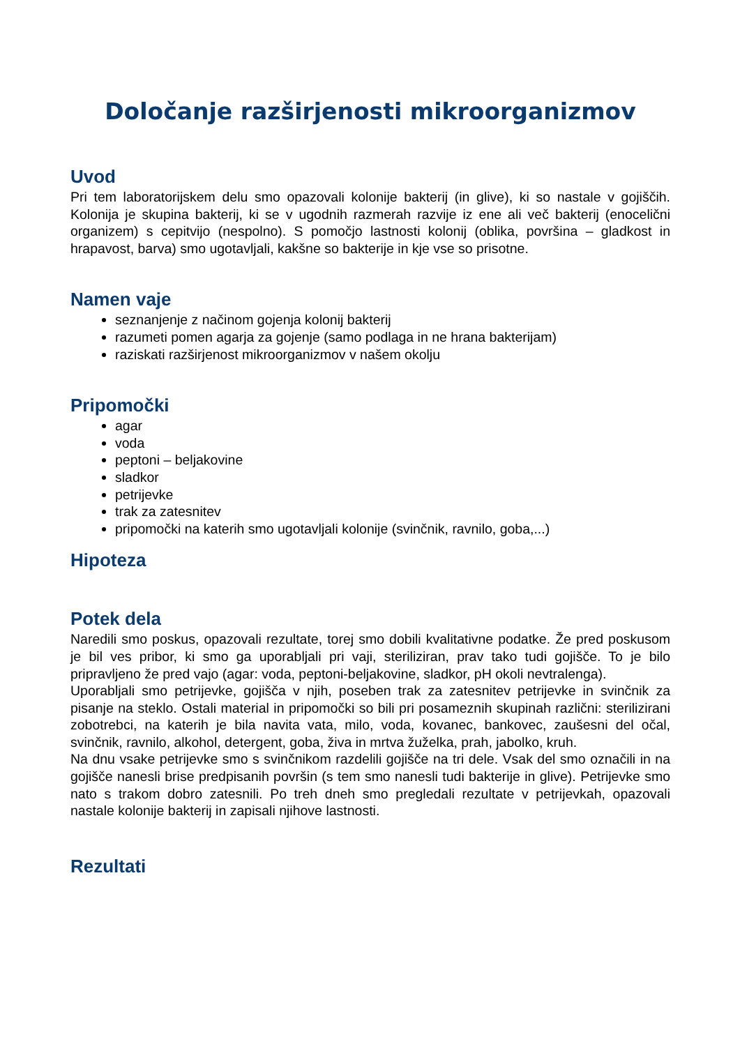Določanje razširjenosti mikroorganizmov
Uvod
Pri tem laboratorijskem delu smo opazovali kolonije bakterij (in glive), ki so nastale v gojiščih. Kolonija je skupina bakterij, ki se v ugodnih razmerah razvije iz ene ali več bakterij (enocelični organizem) s cepitvijo (nespolno). S pomočjo lastnosti kolonij (oblika, površina – gladkost in hrapavost, barva) smo ugotavljali, kakšne so bakterije in kje vse so prisotne.
Namen vaje
seznanjenje z načinom gojenja kolonij bakterij
razumeti pomen agarja za gojenje (samo podlaga in ne hrana bakterijam)
raziskati razširjenost mikroorganizmov v našem okolju
Pripomočki
agar
voda
peptoni – beljakovine
sladkor
petrijevke
trak za zatesnitev
pripomočki na katerih smo ugotavljali kolonije (svinčnik, ravnilo, goba,...)
Hipoteza
Potek dela
Naredili smo poskus, opazovali rezultate, torej smo dobili kvalitativne podatke. Že pred poskusom je bil ves pribor, ki smo ga uporabljali pri vaji, steriliziran, prav tako tudi gojišče. To je bilo pripravljeno že pred vajo (agar: voda, peptoni-beljakovine, sladkor, pH okoli nevtralenga).
Uporabljali smo petrijevke, gojišča v njih, poseben trak za zatesnitev petrijevke in svinčnik za pisanje na steklo. Ostali material in pripomočki so bili pri posameznih skupinah različni: sterilizirani zobotrebci, na katerih je bila navita vata, milo, voda, kovanec, bankovec, zaušesni del očal, svinčnik, ravnilo, alkohol, detergent, goba, živa in mrtva žuželka, prah, jabolko, kruh.
Na dnu vsake petrijevke smo s svinčnikom razdelili gojišče na tri dele. Vsak del smo označili in na gojišče nanesli brise predpisanih površin (s tem smo nanesli tudi bakterije in glive). Petrijevke smo nato s trakom dobro zatesnili. Po treh dneh smo pregledali rezultate v petrijevkah, opazovali nastale kolonije bakterij in zapisali njihove lastnosti.
Rezultati